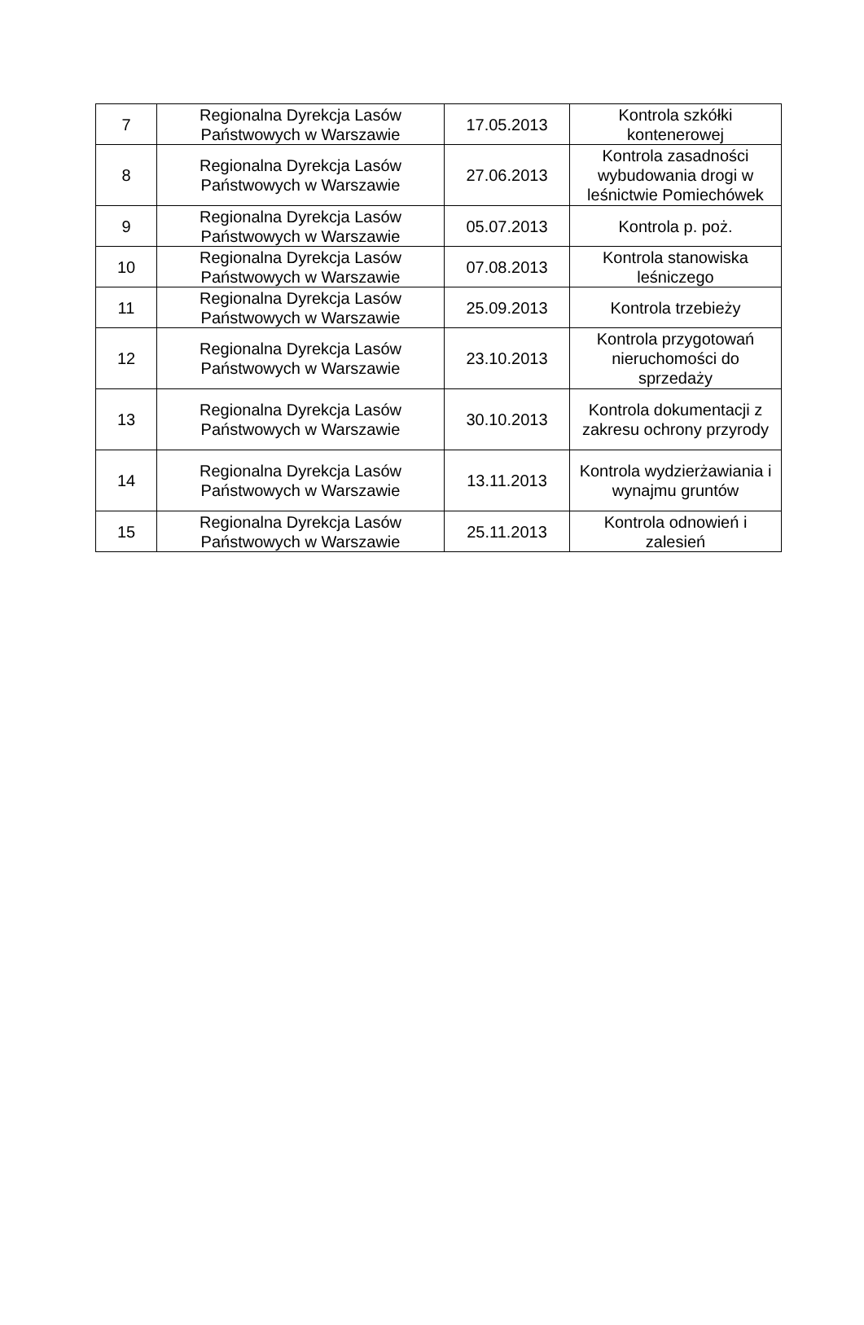| 7 | Regionalna Dyrekcja Lasów Państwowych w Warszawie | 17.05.2013 | Kontrola szkółki kontenerowej |
| 8 | Regionalna Dyrekcja Lasów Państwowych w Warszawie | 27.06.2013 | Kontrola zasadności wybudowania drogi w leśnictwie Pomiechówek |
| 9 | Regionalna Dyrekcja Lasów Państwowych w Warszawie | 05.07.2013 | Kontrola p. poż. |
| 10 | Regionalna Dyrekcja Lasów Państwowych w Warszawie | 07.08.2013 | Kontrola stanowiska leśniczego |
| 11 | Regionalna Dyrekcja Lasów Państwowych w Warszawie | 25.09.2013 | Kontrola trzebieży |
| 12 | Regionalna Dyrekcja Lasów Państwowych w Warszawie | 23.10.2013 | Kontrola przygotowań nieruchomości do sprzedaży |
| 13 | Regionalna Dyrekcja Lasów Państwowych w Warszawie | 30.10.2013 | Kontrola dokumentacji z zakresu ochrony przyrody |
| 14 | Regionalna Dyrekcja Lasów Państwowych w Warszawie | 13.11.2013 | Kontrola wydzierżawiania i wynajmu gruntów |
| 15 | Regionalna Dyrekcja Lasów Państwowych w Warszawie | 25.11.2013 | Kontrola odnowień i zalesień |